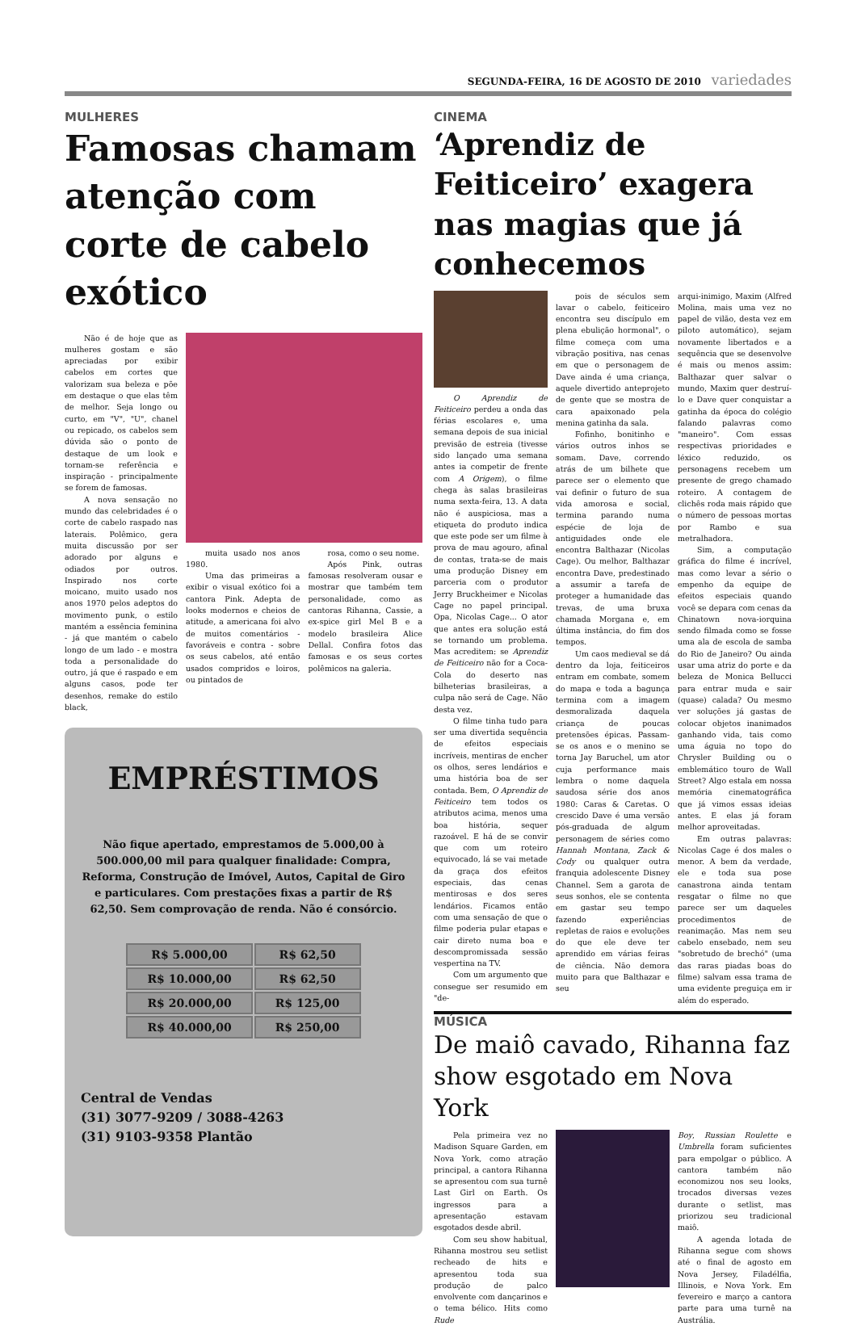SEGUNDA-FEIRA, 16 DE AGOSTO DE 2010 variedades
MULHERES
Famosas chamam atenção com corte de cabelo exótico
Não é de hoje que as mulheres gostam e são apreciadas por exibir cabelos em cortes que valorizam sua beleza e põe em destaque o que elas têm de melhor. Seja longo ou curto, em "V", "U", chanel ou repicado, os cabelos sem dúvida são o ponto de destaque de um look e tornam-se referência e inspiração - principalmente se forem de famosas.
A nova sensação no mundo das celebridades é o corte de cabelo raspado nas laterais. Polêmico, gera muita discussão por ser adorado por alguns e odiados por outros. Inspirado nos corte moicano, muito usado nos anos 1970 pelos adeptos do movimento punk, o estilo mantém a essência feminina - já que mantém o cabelo longo de um lado - e mostra toda a personalidade do outro, já que é raspado e em alguns casos, pode ter desenhos, remake do estilo black,
muita usado nos anos 1980.
Uma das primeiras a exibir o visual exótico foi a cantora Pink. Adepta de looks modernos e cheios de atitude, a americana foi alvo de muitos comentários - favoráveis e contra - sobre os seus cabelos, até então usados compridos e loiros, ou pintados de
rosa, como o seu nome.
Após Pink, outras famosas resolveram ousar e mostrar que também tem personalidade, como as cantoras Rihanna, Cassie, a ex-spice girl Mel B e a modelo brasileira Alice Dellal. Confira fotos das famosas e os seus cortes polêmicos na galeria.
EMPRÉSTIMOS
Não fique apertado, emprestamos de 5.000,00 à 500.000,00 mil para qualquer finalidade: Compra, Reforma, Construção de Imóvel, Autos, Capital de Giro e particulares. Com prestações fixas a partir de R$ 62,50. Sem comprovação de renda. Não é consórcio.
| R$ 5.000,00 | R$ 62,50 |
| R$ 10.000,00 | R$ 62,50 |
| R$ 20.000,00 | R$ 125,00 |
| R$ 40.000,00 | R$ 250,00 |
Central de Vendas
(31) 3077-9209 / 3088-4263
(31) 9103-9358 Plantão
CINEMA
‘Aprendiz de Feiticeiro’ exagera nas magias que já conhecemos
O Aprendiz de Feiticeiro perdeu a onda das férias escolares e, uma semana depois de sua inicial previsão de estreia (tivesse sido lançado uma semana antes ia competir de frente com A Origem), o filme chega às salas brasileiras numa sexta-feira, 13. A data não é auspiciosa, mas a etiqueta do produto indica que este pode ser um filme à prova de mau agouro, afinal de contas, trata-se de mais uma produção Disney em parceria com o produtor Jerry Bruckheimer e Nicolas Cage no papel principal. Opa, Nicolas Cage... O ator que antes era solução está se tornando um problema. Mas acreditem: se Aprendiz de Feiticeiro não for a Coca-Cola do deserto nas bilheterias brasileiras, a culpa não será de Cage. Não desta vez.
O filme tinha tudo para ser uma divertida sequência de efeitos especiais incríveis, mentiras de encher os olhos, seres lendários e uma história boa de ser contada. Bem, O Aprendiz de Feiticeiro tem todos os atributos acima, menos uma boa história, sequer razoável. E há de se convir que com um roteiro equivocado, lá se vai metade da graça dos efeitos especiais, das cenas mentirosas e dos seres lendários. Ficamos então com uma sensação de que o filme poderia pular etapas e cair direto numa boa e descompromissada sessão vespertina na TV.
Com um argumento que consegue ser resumido em "de-
pois de séculos sem lavar o cabelo, feiticeiro encontra seu discípulo em plena ebulição hormonal", o filme começa com uma vibração positiva, nas cenas em que o personagem de Dave ainda é uma criança, aquele divertido anteprojeto de gente que se mostra de cara apaixonado pela menina gatinha da sala.
Fofinho, bonitinho e vários outros inhos se somam. Dave, correndo atrás de um bilhete que parece ser o elemento que vai definir o futuro de sua vida amorosa e social, termina parando numa espécie de loja de antiguidades onde ele encontra Balthazar (Nicolas Cage). Ou melhor, Balthazar encontra Dave, predestinado a assumir a tarefa de proteger a humanidade das trevas, de uma bruxa chamada Morgana e, em última instância, do fim dos tempos.
Um caos medieval se dá dentro da loja, feiticeiros entram em combate, somem do mapa e toda a bagunça termina com a imagem desmoralizada daquela criança de poucas pretensões épicas. Passam-se os anos e o menino se torna Jay Baruchel, um ator cuja performance mais lembra o nome daquela saudosa série dos anos 1980: Caras & Caretas. O crescido Dave é uma versão pós-graduada de algum personagem de séries como Hannah Montana, Zack & Cody ou qualquer outra franquia adolescente Disney Channel. Sem a garota de seus sonhos, ele se contenta em gastar seu tempo fazendo experiências repletas de raios e evoluções do que ele deve ter aprendido em várias feiras de ciência. Não demora muito para que Balthazar e seu
arqui-inimigo, Maxim (Alfred Molina, mais uma vez no papel de vilão, desta vez em piloto automático), sejam novamente libertados e a sequência que se desenvolve é mais ou menos assim: Balthazar quer salvar o mundo, Maxim quer destruí-lo e Dave quer conquistar a gatinha da época do colégio falando palavras como "maneiro". Com essas respectivas prioridades e léxico reduzido, os personagens recebem um presente de grego chamado roteiro. A contagem de clichês roda mais rápido que o número de pessoas mortas por Rambo e sua metralhadora.
Sim, a computação gráfica do filme é incrível, mas como levar a sério o empenho da equipe de efeitos especiais quando você se depara com cenas da Chinatown nova-iorquina sendo filmada como se fosse uma ala de escola de samba do Rio de Janeiro? Ou ainda usar uma atriz do porte e da beleza de Monica Bellucci para entrar muda e sair (quase) calada? Ou mesmo ver soluções já gastas de colocar objetos inanimados ganhando vida, tais como uma águia no topo do Chrysler Building ou o emblemático touro de Wall Street? Algo estala em nossa memória cinematográfica que já vimos essas ideias antes. E elas já foram melhor aproveitadas.
Em outras palavras: Nicolas Cage é dos males o menor. A bem da verdade, ele e toda sua pose canastrona ainda tentam resgatar o filme no que parece ser um daqueles procedimentos de reanimação. Mas nem seu cabelo ensebado, nem seu "sobretudo de brechó" (uma das raras piadas boas do filme) salvam essa trama de uma evidente preguiça em ir além do esperado.
MÚSICA
De maiô cavado, Rihanna faz show esgotado em Nova York
Pela primeira vez no Madison Square Garden, em Nova York, como atração principal, a cantora Rihanna se apresentou com sua turnê Last Girl on Earth. Os ingressos para a apresentação estavam esgotados desde abril.
Com seu show habitual, Rihanna mostrou seu setlist recheado de hits e apresentou toda sua produção de palco envolvente com dançarinos e o tema bélico. Hits como Rude
Boy, Russian Roulette e Umbrella foram suficientes para empolgar o público. A cantora também não economizou nos seu looks, trocados diversas vezes durante o setlist, mas priorizou seu tradicional maiô.
A agenda lotada de Rihanna segue com shows até o final de agosto em Nova Jersey, Filadélfia, Illinois, e Nova York. Em fevereiro e março a cantora parte para uma turnê na Austrália.